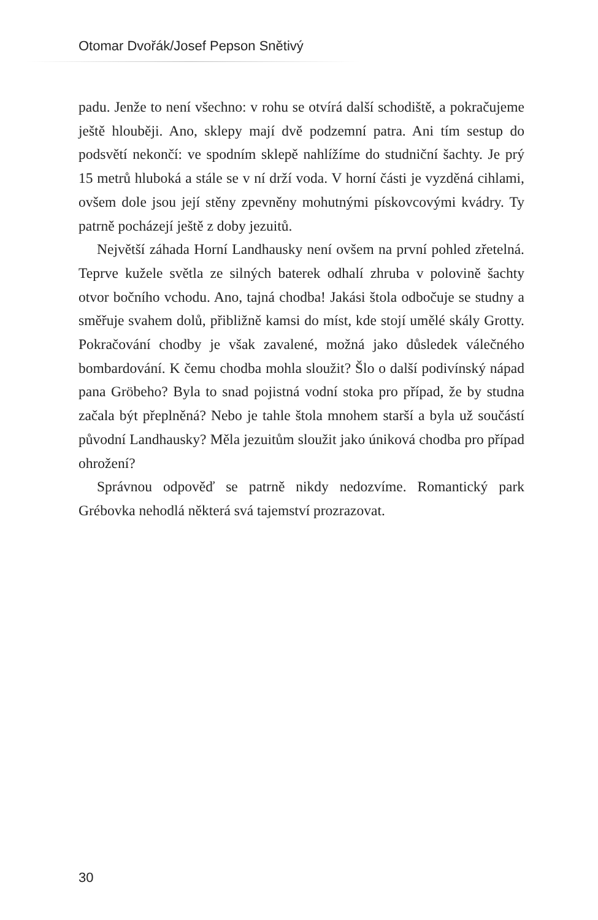Otomar Dvořák/Josef Pepson Snětivý
padu. Jenže to není všechno: v rohu se otvírá další schodiště, a pokračujeme ještě hlouběji. Ano, sklepy mají dvě podzemní patra. Ani tím sestup do podsvětí nekončí: ve spodním sklepě nahlížíme do studniční šachty. Je prý 15 metrů hluboká a stále se v ní drží voda. V horní části je vyzděná cihlami, ovšem dole jsou její stěny zpevněny mohutnými pískovcovými kvádry. Ty patrně pocházejí ještě z doby jezuitů.
Největší záhada Horní Landhausky není ovšem na první pohled zřetelná. Teprve kužele světla ze silných baterek odhalí zhruba v polovině šachty otvor bočního vchodu. Ano, tajná chodba! Jakási štola odbočuje se studny a směřuje svahem dolů, přibližně kamsi do míst, kde stojí umělé skály Grotty. Pokračování chodby je však zavalené, možná jako důsledek válečného bombardování. K čemu chodba mohla sloužit? Šlo o další podivínský nápad pana Gröbeho? Byla to snad pojistná vodní stoka pro případ, že by studna začala být přeplněná? Nebo je tahle štola mnohem starší a byla už součástí původní Landhausky? Měla jezuitům sloužit jako úniková chodba pro případ ohrožení?
Správnou odpověď se patrně nikdy nedozvíme. Romantický park Grébovka nehodlá některá svá tajemství prozrazovat.
30